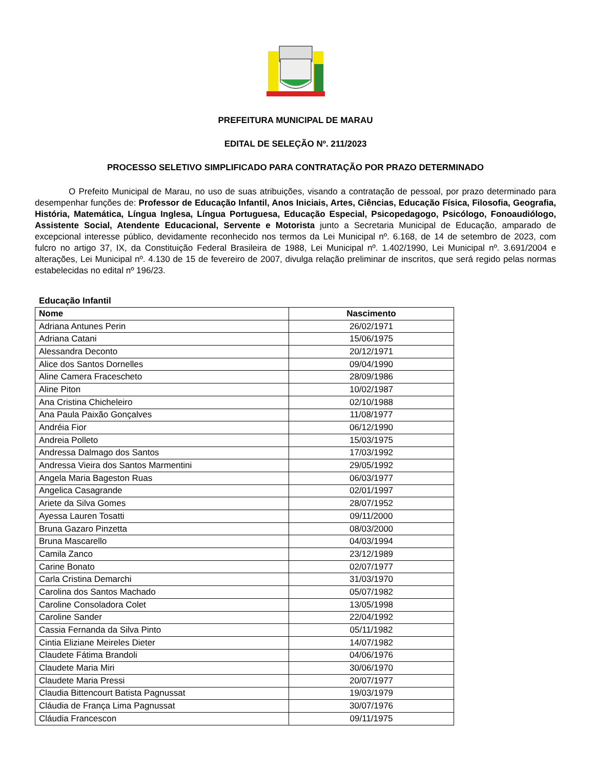PREFEITURA MUNICIPAL DE MARAU
EDITAL DE SELEÇÃO Nº. 211/2023
PROCESSO SELETIVO SIMPLIFICADO PARA CONTRATAÇÃO POR PRAZO DETERMINADO
O Prefeito Municipal de Marau, no uso de suas atribuições, visando a contratação de pessoal, por prazo determinado para desempenhar funções de: Professor de Educação Infantil, Anos Iniciais, Artes, Ciências, Educação Física, Filosofia, Geografia, História, Matemática, Língua Inglesa, Língua Portuguesa, Educação Especial, Psicopedagogo, Psicólogo, Fonoaudiólogo, Assistente Social, Atendente Educacional, Servente e Motorista junto a Secretaria Municipal de Educação, amparado de excepcional interesse público, devidamente reconhecido nos termos da Lei Municipal nº. 6.168, de 14 de setembro de 2023, com fulcro no artigo 37, IX, da Constituição Federal Brasileira de 1988, Lei Municipal nº. 1.402/1990, Lei Municipal nº. 3.691/2004 e alterações, Lei Municipal nº. 4.130 de 15 de fevereiro de 2007, divulga relação preliminar de inscritos, que será regido pelas normas estabelecidas no edital nº 196/23.
Educação Infantil
| Nome | Nascimento |
| --- | --- |
| Adriana Antunes Perin | 26/02/1971 |
| Adriana Catani | 15/06/1975 |
| Alessandra Deconto | 20/12/1971 |
| Alice dos Santos Dornelles | 09/04/1990 |
| Aline Camera Fracescheto | 28/09/1986 |
| Aline Piton | 10/02/1987 |
| Ana Cristina Chicheleiro | 02/10/1988 |
| Ana Paula Paixão Gonçalves | 11/08/1977 |
| Andréia Fior | 06/12/1990 |
| Andreia Polleto | 15/03/1975 |
| Andressa Dalmago dos Santos | 17/03/1992 |
| Andressa Vieira dos Santos Marmentini | 29/05/1992 |
| Angela Maria Bageston Ruas | 06/03/1977 |
| Angelica Casagrande | 02/01/1997 |
| Ariete da Silva Gomes | 28/07/1952 |
| Ayessa Lauren Tosatti | 09/11/2000 |
| Bruna Gazaro Pinzetta | 08/03/2000 |
| Bruna Mascarello | 04/03/1994 |
| Camila Zanco | 23/12/1989 |
| Carine Bonato | 02/07/1977 |
| Carla Cristina Demarchi | 31/03/1970 |
| Carolina dos Santos Machado | 05/07/1982 |
| Caroline Consoladora Colet | 13/05/1998 |
| Caroline Sander | 22/04/1992 |
| Cassia Fernanda da Silva Pinto | 05/11/1982 |
| Cintia Eliziane Meireles Dieter | 14/07/1982 |
| Claudete Fátima Brandoli | 04/06/1976 |
| Claudete Maria Miri | 30/06/1970 |
| Claudete Maria Pressi | 20/07/1977 |
| Claudia Bittencourt Batista Pagnussat | 19/03/1979 |
| Cláudia de França Lima Pagnussat | 30/07/1976 |
| Cláudia Francescon | 09/11/1975 |